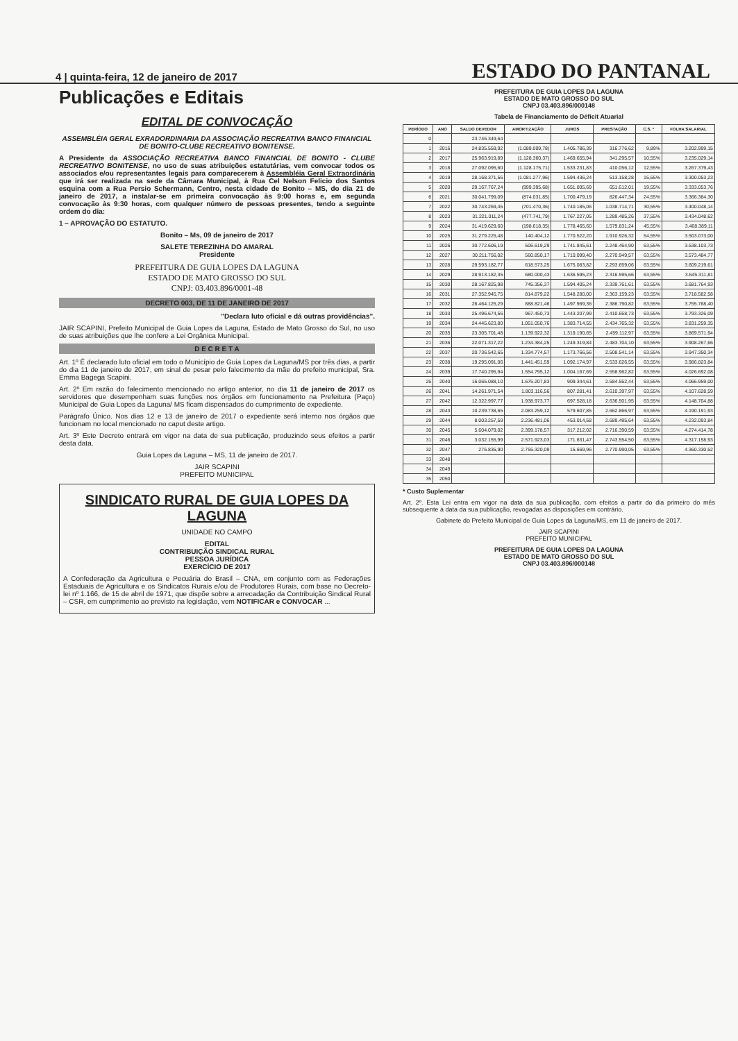4 | quinta-feira, 12 de janeiro de 2017 ESTADO DO PANTANAL
Publicações e Editais
EDITAL DE CONVOCAÇÃO
ASSEMBLÉIA GERAL EXRADORDINARIA DA ASSOCIAÇÃO RECREATIVA BANCO FINANCIAL DE BONITO-CLUBE RECREATIVO BONITENSE.
A Presidente da ASSOCIAÇÃO RECREATIVA BANCO FINANCIAL DE BONITO - CLUBE RECREATIVO BONITENSE, no uso de suas atribuições estatutárias, vem convocar todos os associados e/ou representantes legais para comparecerem à Assembléia Geral Extraordinária que irá ser realizada na sede da Câmara Municipal, à Rua Cel Nelson Felicio dos Santos esquina com a Rua Persio Schermann, Centro, nesta cidade de Bonito – MS, do dia 21 de janeiro de 2017, a instalar-se em primeira convocação às 9:00 horas e, em segunda convocação às 9:30 horas, com qualquer número de pessoas presentes, tendo a seguinte ordem do dia:
1 – APROVAÇÃO DO ESTATUTO.
Bonito – Ms, 09 de janeiro de 2017
SALETE TEREZINHA DO AMARAL
Presidente
PREFEITURA DE GUIA LOPES DA LAGUNA
ESTADO DE MATO GROSSO DO SUL
CNPJ: 03.403.896/0001-48
DECRETO 003, DE 11 DE JANEIRO DE 2017
"Declara luto oficial e dá outras providências".
JAIR SCAPINI, Prefeito Municipal de Guia Lopes da Laguna, Estado de Mato Grosso do Sul, no uso de suas atribuições que lhe confere a Lei Orgânica Municipal.
D E C R E T A
Art. 1º É declarado luto oficial em todo o Município de Guia Lopes da Laguna/MS por três dias, a partir do dia 11 de janeiro de 2017, em sinal de pesar pelo falecimento da mãe do prefeito municipal, Sra. Emma Bagega Scapini.
Art. 2º Em razão do falecimento mencionado no artigo anterior, no dia 11 de janeiro de 2017 os servidores que desempenham suas funções nos órgãos em funcionamento na Prefeitura (Paço) Municipal de Guia Lopes da Laguna/ MS ficam dispensados do cumprimento de expediente.
Parágrafo Único. Nos dias 12 e 13 de janeiro de 2017 o expediente será interno nos órgãos que funcionam no local mencionado no caput deste artigo.
Art. 3º Este Decreto entrará em vigor na data de sua publicação, produzindo seus efeitos a partir desta data.
Guia Lopes da Laguna – MS, 11 de janeiro de 2017.
JAIR SCAPINI
PREFEITO MUNICIPAL
SINDICATO RURAL DE GUIA LOPES DA LAGUNA
UNIDADE NO CAMPO
EDITAL
CONTRIBUIÇÃO SINDICAL RURAL
PESSOA JURÍDICA
EXERCÍCIO DE 2017
A Confederação da Agricultura e Pecuária do Brasil – CNA, em conjunto com as Federações Estaduais de Agricultura e os Sindicatos Rurais e/ou de Produtores Rurais, com base no Decreto-lei nº 1.166, de 15 de abril de 1971, que dispõe sobre a arrecadação da Contribuição Sindical Rural – CSR, em cumprimento ao previsto na legislação, vem NOTIFICAR e CONVOCAR ...
PREFEITURA DE GUIA LOPES DA LAGUNA
ESTADO DE MATO GROSSO DO SUL
CNPJ 03.403.896/000148
Tabela de Financiamento do Déficit Atuarial
| PERÍODO | ANO | SALDO DEVEDOR | AMORTIZAÇÃO | JUROS | PRESTAÇÃO | C.S. * | FOLHA SALARIAL |
| --- | --- | --- | --- | --- | --- | --- | --- |
| 0 | | 23.746.349,64 | | | | | |
| 1 | 2016 | 24.835.559,92 | (1.089.009,78) | 1.405.786,39 | 316.776,62 | 9,89% | 3.202.999,15 |
| 2 | 2017 | 25.963.919,89 | (1.128.360,37) | 1.469.655,94 | 341.295,57 | 10,55% | 3.235.029,14 |
| 3 | 2018 | 27.092.095,60 | (1.128.175,71) | 1.533.231,83 | 410.056,12 | 12,55% | 3.267.379,43 |
| 4 | 2019 | 28.168.371,56 | (1.081.277,96) | 1.594.436,24 | 513.158,28 | 15,55% | 3.300.053,23 |
| 5 | 2020 | 29.167.767,24 | (999.395,68) | 1.651.005,69 | 651.612,01 | 19,55% | 3.333.053,76 |
| 6 | 2021 | 30.041.799,09 | (874.031,85) | 1.700.479,19 | 826.447,34 | 24,55% | 3.366.384,30 |
| 7 | 2022 | 30.743.269,45 | (701.470,36) | 1.740.185,06 | 1.038.714,71 | 30,55% | 3.400.048,14 |
| 8 | 2023 | 31.221.011,24 | (477.741,79) | 1.767.227,05 | 1.289.485,26 | 37,55% | 3.434.048,62 |
| 9 | 2024 | 31.419.629,60 | (198.618,35) | 1.778.465,60 | 1.579.831,24 | 45,55% | 3.468.389,11 |
| 10 | 2025 | 31.279.225,48 | 140.404,12 | 1.770.522,20 | 1.910.926,32 | 54,55% | 3.503.073,00 |
| 11 | 2026 | 30.772.606,19 | 506.619,29 | 1.741.845,61 | 2.248.464,90 | 63,55% | 3.538.103,73 |
| 12 | 2027 | 30.211.756,02 | 560.850,17 | 1.710.099,40 | 2.270.949,57 | 63,55% | 3.573.484,77 |
| 13 | 2028 | 29.593.182,77 | 618.573,25 | 1.675.083,82 | 2.293.659,06 | 63,55% | 3.609.219,61 |
| 14 | 2029 | 28.913.182,35 | 680.000,43 | 1.636.595,23 | 2.316.595,66 | 63,55% | 3.645.311,81 |
| 15 | 2030 | 28.167.825,98 | 745.356,37 | 1.594.405,24 | 2.339.761,61 | 63,55% | 3.681.764,93 |
| 16 | 2031 | 27.352.945,75 | 814.879,22 | 1.548.280,00 | 2.363.159,23 | 63,55% | 3.718.582,58 |
| 17 | 2032 | 26.464.125,29 | 888.821,46 | 1.497.969,36 | 2.386.790,82 | 63,55% | 3.755.768,40 |
| 18 | 2033 | 25.496.674,56 | 967.450,73 | 1.443.207,99 | 2.410.658,73 | 63,55% | 3.793.326,09 |
| 19 | 2034 | 24.445.623,80 | 1.051.050,76 | 1.383.714,55 | 2.434.765,32 | 63,55% | 3.831.259,35 |
| 20 | 2035 | 23.305.701,48 | 1.139.922,32 | 1.319.190,65 | 2.459.112,97 | 63,55% | 3.869.571,94 |
| 21 | 2036 | 22.071.317,22 | 1.234.384,25 | 1.249.319,84 | 2.483.704,10 | 63,55% | 3.908.267,66 |
| 22 | 2037 | 20.736.542,65 | 1.334.774,57 | 1.173.766,56 | 2.508.541,14 | 63,55% | 3.947.350,34 |
| 23 | 2038 | 19.295.091,06 | 1.441.451,59 | 1.092.174,97 | 2.533.626,55 | 63,55% | 3.986.823,84 |
| 24 | 2039 | 17.740.295,94 | 1.554.795,12 | 1.004.167,69 | 2.558.962,82 | 63,55% | 4.026.692,08 |
| 25 | 2040 | 16.065.088,10 | 1.675.207,83 | 909.344,61 | 2.584.552,44 | 63,55% | 4.066.959,00 |
| 26 | 2041 | 14.261.971,54 | 1.803.116,56 | 807.281,41 | 2.610.397,97 | 63,55% | 4.107.628,59 |
| 27 | 2042 | 12.322.997,77 | 1.938.973,77 | 697.528,18 | 2.636.501,95 | 63,55% | 4.148.704,88 |
| 28 | 2043 | 10.239.738,65 | 2.083.259,12 | 579.607,85 | 2.662.866,97 | 63,55% | 4.190.191,93 |
| 29 | 2044 | 8.003.257,59 | 2.236.481,06 | 453.014,58 | 2.689.495,64 | 63,55% | 4.232.093,84 |
| 30 | 2045 | 5.604.079,02 | 2.399.178,57 | 317.212,02 | 2.716.390,59 | 63,55% | 4.274.414,78 |
| 31 | 2046 | 3.032.155,99 | 2.571.923,03 | 171.631,47 | 2.743.554,50 | 63,55% | 4.317.158,93 |
| 32 | 2047 | 276.835,90 | 2.755.320,09 | 15.669,96 | 2.770.990,05 | 63,55% | 4.360.330,52 |
| 33 | 2048 | | | | | | |
| 34 | 2049 | | | | | | |
| 35 | 2050 | | | | | | |
* Custo Suplementar
Art. 2º. Esta Lei entra em vigor na data da sua publicação, com efeitos a partir do dia primeiro do mês subsequente à data da sua publicação, revogadas as disposições em contrário.
Gabinete do Prefeito Municipal de Guia Lopes da Laguna/MS, em 11 de janeiro de 2017.
JAIR SCAPINI
PREFEITO MUNICIPAL
PREFEITURA DE GUIA LOPES DA LAGUNA
ESTADO DE MATO GROSSO DO SUL
CNPJ 03.403.896/000148